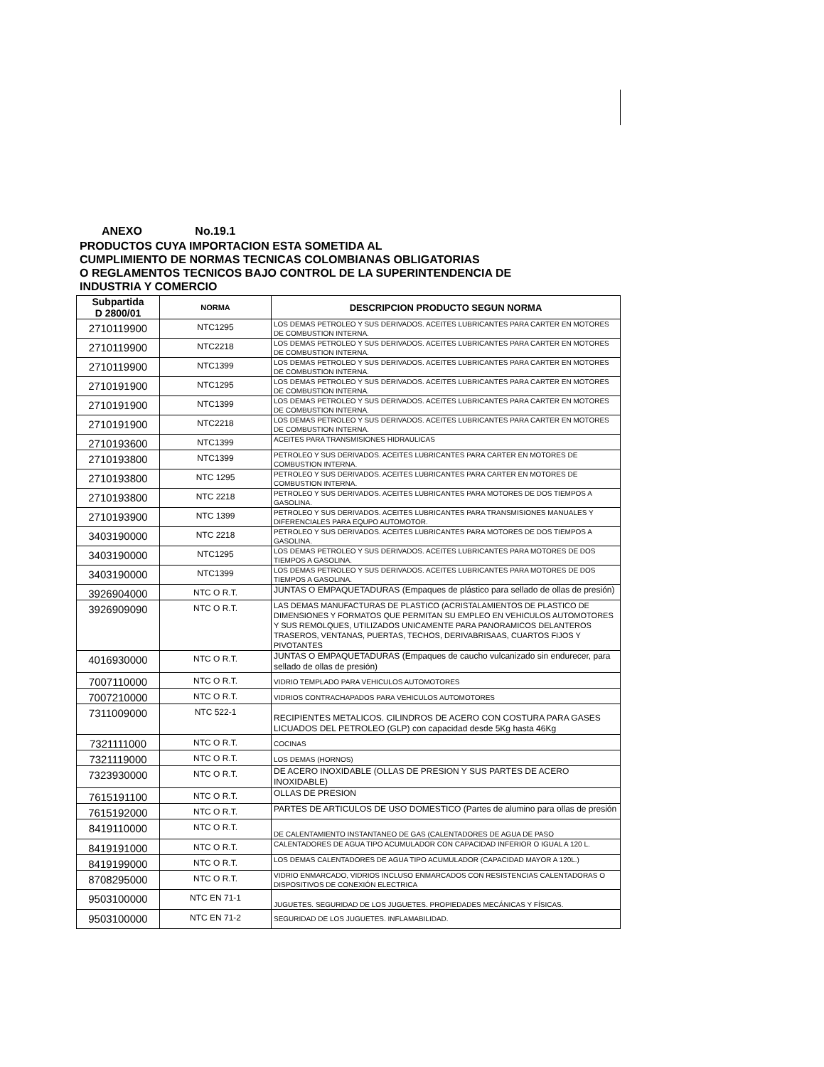ANEXO No.19.1
PRODUCTOS CUYA IMPORTACION ESTA SOMETIDA AL
CUMPLIMIENTO DE NORMAS TECNICAS COLOMBIANAS OBLIGATORIAS
O REGLAMENTOS TECNICOS BAJO CONTROL DE LA SUPERINTENDENCIA DE
INDUSTRIA Y COMERCIO
| Subpartida D 2800/01 | NORMA | DESCRIPCION PRODUCTO SEGUN NORMA |
| --- | --- | --- |
| 2710119900 | NTC1295 | LOS DEMAS PETROLEO Y SUS DERIVADOS. ACEITES LUBRICANTES PARA CARTER EN MOTORES DE COMBUSTION INTERNA. |
| 2710119900 | NTC2218 | LOS DEMAS PETROLEO Y SUS DERIVADOS. ACEITES LUBRICANTES PARA CARTER EN MOTORES DE COMBUSTION INTERNA. |
| 2710119900 | NTC1399 | LOS DEMAS PETROLEO Y SUS DERIVADOS. ACEITES LUBRICANTES PARA CARTER EN MOTORES DE COMBUSTION INTERNA. |
| 2710191900 | NTC1295 | LOS DEMAS PETROLEO Y SUS DERIVADOS. ACEITES LUBRICANTES PARA CARTER EN MOTORES DE COMBUSTION INTERNA. |
| 2710191900 | NTC1399 | LOS DEMAS PETROLEO Y SUS DERIVADOS. ACEITES LUBRICANTES PARA CARTER EN MOTORES DE COMBUSTION INTERNA. |
| 2710191900 | NTC2218 | LOS DEMAS PETROLEO Y SUS DERIVADOS. ACEITES LUBRICANTES PARA CARTER EN MOTORES DE COMBUSTION INTERNA. |
| 2710193600 | NTC1399 | ACEITES PARA TRANSMISIONES HIDRAULICAS |
| 2710193800 | NTC1399 | PETROLEO Y SUS DERIVADOS. ACEITES LUBRICANTES PARA CARTER EN MOTORES DE COMBUSTION INTERNA. |
| 2710193800 | NTC 1295 | PETROLEO Y SUS DERIVADOS. ACEITES LUBRICANTES PARA CARTER EN MOTORES DE COMBUSTION INTERNA. |
| 2710193800 | NTC 2218 | PETROLEO Y SUS DERIVADOS. ACEITES LUBRICANTES PARA MOTORES DE DOS TIEMPOS A GASOLINA. |
| 2710193900 | NTC 1399 | PETROLEO Y SUS DERIVADOS. ACEITES LUBRICANTES PARA TRANSMISIONES MANUALES Y DIFERENCIALES PARA EQUPO AUTOMOTOR. |
| 3403190000 | NTC 2218 | PETROLEO Y SUS DERIVADOS. ACEITES LUBRICANTES PARA MOTORES DE DOS TIEMPOS A GASOLINA. |
| 3403190000 | NTC1295 | LOS DEMAS PETROLEO Y SUS DERIVADOS. ACEITES LUBRICANTES PARA MOTORES DE DOS TIEMPOS A GASOLINA. |
| 3403190000 | NTC1399 | LOS DEMAS PETROLEO Y SUS DERIVADOS. ACEITES LUBRICANTES PARA MOTORES DE DOS TIEMPOS A GASOLINA. |
| 3926904000 | NTC O R.T. | JUNTAS O EMPAQUETADURAS (Empaques de plástico para sellado de ollas de presión) |
| 3926909090 | NTC O R.T. | LAS DEMAS MANUFACTURAS DE PLASTICO (ACRISTALAMIENTOS DE PLASTICO DE DIMENSIONES Y FORMATOS QUE PERMITAN SU EMPLEO EN VEHICULOS AUTOMOTORES Y SUS REMOLQUES, UTILIZADOS UNICAMENTE PARA PANORAMICOS DELANTEROS TRASEROS, VENTANAS, PUERTAS, TECHOS, DERIVABRISAAS, CUARTOS FIJOS Y PIVOTANTES |
| 4016930000 | NTC O R.T. | JUNTAS O EMPAQUETADURAS (Empaques de caucho vulcanizado sin endurecer, para sellado de ollas de presión) |
| 7007110000 | NTC O R.T. | VIDRIO TEMPLADO PARA VEHICULOS AUTOMOTORES |
| 7007210000 | NTC O R.T. | VIDRIOS CONTRACHAPADOS PARA VEHICULOS AUTOMOTORES |
| 7311009000 | NTC 522-1 | RECIPIENTES METALICOS. CILINDROS DE ACERO CON COSTURA PARA GASES LICUADOS DEL PETROLEO (GLP) con capacidad desde 5Kg hasta 46Kg |
| 7321111000 | NTC O R.T. | COCINAS |
| 7321119000 | NTC O R.T. | LOS DEMAS (HORNOS) |
| 7323930000 | NTC O R.T. | DE ACERO INOXIDABLE (OLLAS DE PRESION Y SUS PARTES DE ACERO INOXIDABLE) |
| 7615191100 | NTC O R.T. | OLLAS DE PRESION |
| 7615192000 | NTC O R.T. | PARTES DE ARTICULOS DE USO DOMESTICO (Partes de alumino para ollas de presión |
| 8419110000 | NTC O R.T. | DE CALENTAMIENTO INSTANTANEO DE GAS (CALENTADORES DE AGUA DE PASO |
| 8419191000 | NTC O R.T. | CALENTADORES DE AGUA TIPO ACUMULADOR CON CAPACIDAD INFERIOR O IGUAL A 120 L. |
| 8419199000 | NTC O R.T. | LOS DEMAS CALENTADORES DE AGUA TIPO ACUMULADOR (CAPACIDAD MAYOR A 120L.) |
| 8708295000 | NTC O R.T. | VIDRIO ENMARCADO, VIDRIOS INCLUSO ENMARCADOS CON RESISTENCIAS CALENTADORAS O DISPOSITIVOS DE CONEXIÓN ELECTRICA |
| 9503100000 | NTC EN 71-1 | JUGUETES. SEGURIDAD DE LOS JUGUETES. PROPIEDADES MECÁNICAS Y FÍSICAS. |
| 9503100000 | NTC EN 71-2 | SEGURIDAD DE LOS JUGUETES. INFLAMABILIDAD. |